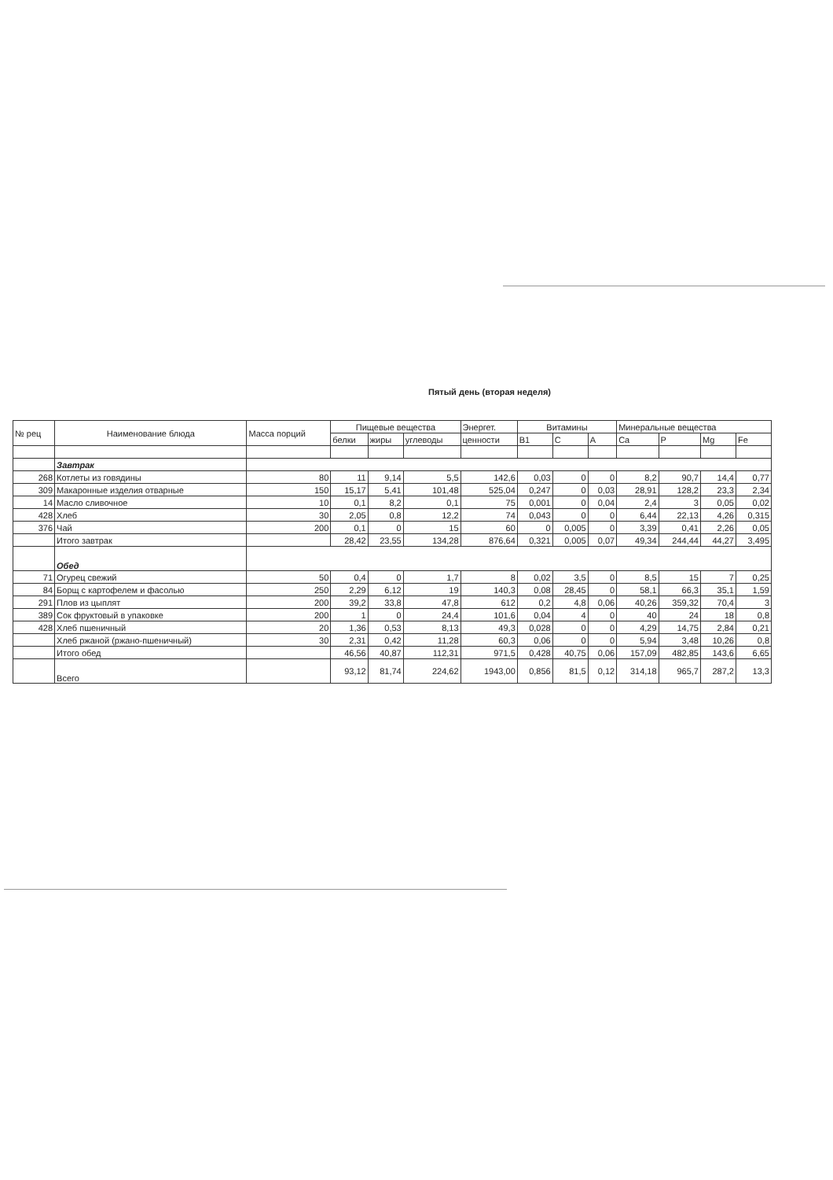Пятый день (вторая неделя)
| № рец | Наименование блюда | Масса порций | Пищевые вещества | | | Энергет. | Витамины | | | Минеральные вещества | | | |
| --- | --- | --- | --- | --- | --- | --- | --- | --- | --- | --- | --- | --- | --- |
| | | | белки | жиры | углеводы | ценности | B1 | C | A | Ca | P | Mg | Fe |
| | Завтрак | | | | | | | | | | | | |
| 268 | Котлеты из говядины | 80 | 11 | 9,14 | 5,5 | 142,6 | 0,03 | 0 | 0 | 8,2 | 90,7 | 14,4 | 0,77 |
| 309 | Макаронные изделия отварные | 150 | 15,17 | 5,41 | 101,48 | 525,04 | 0,247 | 0 | 0,03 | 28,91 | 128,2 | 23,3 | 2,34 |
| 14 | Масло сливочное | 10 | 0,1 | 8,2 | 0,1 | 75 | 0,001 | 0 | 0,04 | 2,4 | 3 | 0,05 | 0,02 |
| 428 | Хлеб | 30 | 2,05 | 0,8 | 12,2 | 74 | 0,043 | 0 | 0 | 6,44 | 22,13 | 4,26 | 0,315 |
| 376 | Чай | 200 | 0,1 | 0 | 15 | 60 | 0 | 0,005 | 0 | 3,39 | 0,41 | 2,26 | 0,05 |
| | Итого завтрак | | 28,42 | 23,55 | 134,28 | 876,64 | 0,321 | 0,005 | 0,07 | 49,34 | 244,44 | 44,27 | 3,495 |
| | Обед | | | | | | | | | | | | |
| 71 | Огурец свежий | 50 | 0,4 | 0 | 1,7 | 8 | 0,02 | 3,5 | 0 | 8,5 | 15 | 7 | 0,25 |
| 84 | Борщ с картофелем и фасолью | 250 | 2,29 | 6,12 | 19 | 140,3 | 0,08 | 28,45 | 0 | 58,1 | 66,3 | 35,1 | 1,59 |
| 291 | Плов из цыплят | 200 | 39,2 | 33,8 | 47,8 | 612 | 0,2 | 4,8 | 0,06 | 40,26 | 359,32 | 70,4 | 3 |
| 389 | Сок фруктовый в упаковке | 200 | 1 | 0 | 24,4 | 101,6 | 0,04 | 4 | 0 | 40 | 24 | 18 | 0,8 |
| 428 | Хлеб пшеничный | 20 | 1,36 | 0,53 | 8,13 | 49,3 | 0,028 | 0 | 0 | 4,29 | 14,75 | 2,84 | 0,21 |
| | Хлеб ржаной (ржано-пшеничный) | 30 | 2,31 | 0,42 | 11,28 | 60,3 | 0,06 | 0 | 0 | 5,94 | 3,48 | 10,26 | 0,8 |
| | Итого обед | | 46,56 | 40,87 | 112,31 | 971,5 | 0,428 | 40,75 | 0,06 | 157,09 | 482,85 | 143,6 | 6,65 |
| | Всего | | 93,12 | 81,74 | 224,62 | 1943,00 | 0,856 | 81,5 | 0,12 | 314,18 | 965,7 | 287,2 | 13,3 |